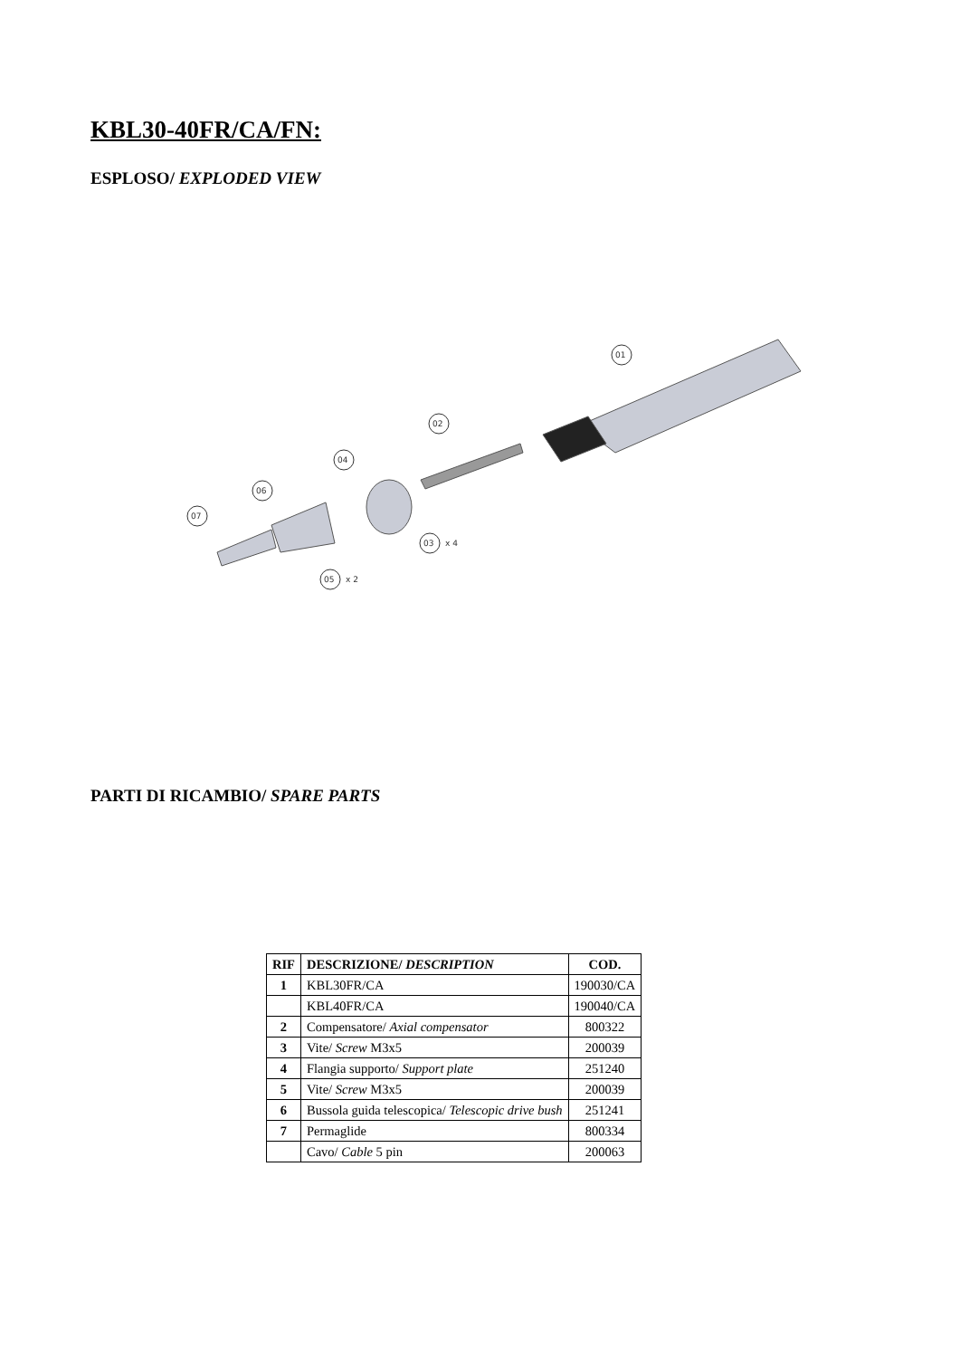KBL30-40FR/CA/FN:
ESPLOSO/ EXPLODED VIEW
01
02
03
x 4
04
05
x 2
06
07
PARTI DI RICAMBIO/ SPARE PARTS
| RIF | DESCRIZIONE/ DESCRIPTION | COD. |
| --- | --- | --- |
| 1 | KBL30FR/CA | 190030/CA |
| | KBL40FR/CA | 190040/CA |
| 2 | Compensatore/ Axial compensator | 800322 |
| 3 | Vite/ Screw M3x5 | 200039 |
| 4 | Flangia supporto/ Support plate | 251240 |
| 5 | Vite/ Screw M3x5 | 200039 |
| 6 | Bussola guida telescopica/ Telescopic drive bush | 251241 |
| 7 | Permaglide | 800334 |
| | Cavo/ Cable 5 pin | 200063 |